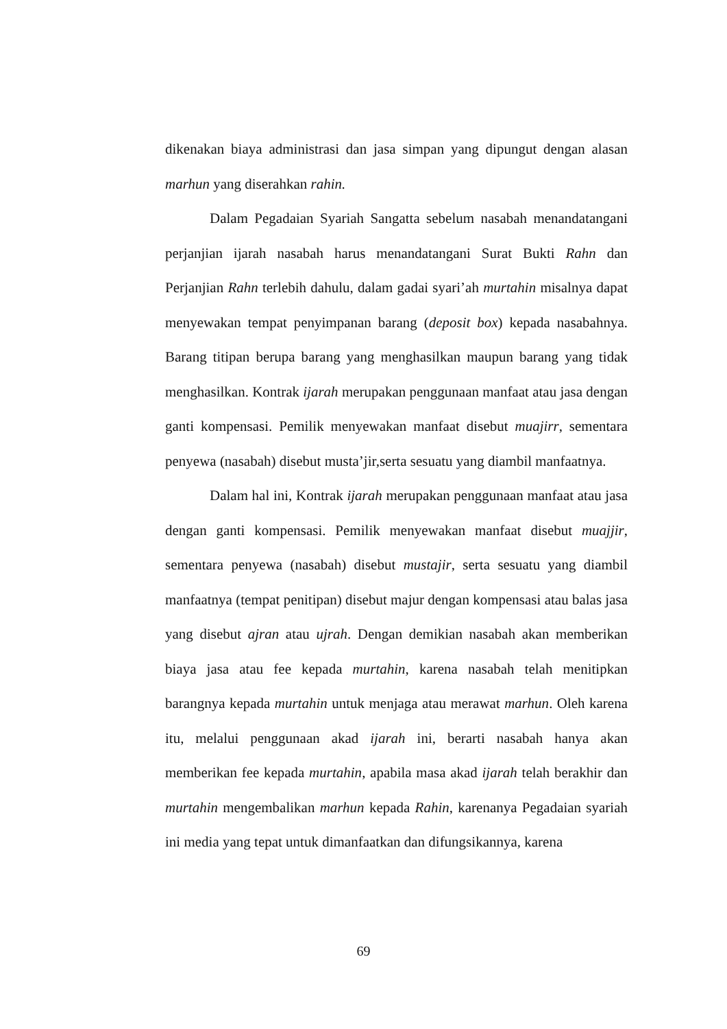dikenakan biaya administrasi dan jasa simpan yang dipungut dengan alasan marhun yang diserahkan rahin.
Dalam Pegadaian Syariah Sangatta sebelum nasabah menandatangani perjanjian ijarah nasabah harus menandatangani Surat Bukti Rahn dan Perjanjian Rahn terlebih dahulu, dalam gadai syari’ah murtahin misalnya dapat menyewakan tempat penyimpanan barang (deposit box) kepada nasabahnya. Barang titipan berupa barang yang menghasilkan maupun barang yang tidak menghasilkan. Kontrak ijarah merupakan penggunaan manfaat atau jasa dengan ganti kompensasi. Pemilik menyewakan manfaat disebut muajirr, sementara penyewa (nasabah) disebut musta’jir,serta sesuatu yang diambil manfaatnya.
Dalam hal ini, Kontrak ijarah merupakan penggunaan manfaat atau jasa dengan ganti kompensasi. Pemilik menyewakan manfaat disebut muajjir, sementara penyewa (nasabah) disebut mustajir, serta sesuatu yang diambil manfaatnya (tempat penitipan) disebut majur dengan kompensasi atau balas jasa yang disebut ajran atau ujrah. Dengan demikian nasabah akan memberikan biaya jasa atau fee kepada murtahin, karena nasabah telah menitipkan barangnya kepada murtahin untuk menjaga atau merawat marhun. Oleh karena itu, melalui penggunaan akad ijarah ini, berarti nasabah hanya akan memberikan fee kepada murtahin, apabila masa akad ijarah telah berakhir dan murtahin mengembalikan marhun kepada Rahin, karenanya Pegadaian syariah ini media yang tepat untuk dimanfaatkan dan difungsikannya, karena
69